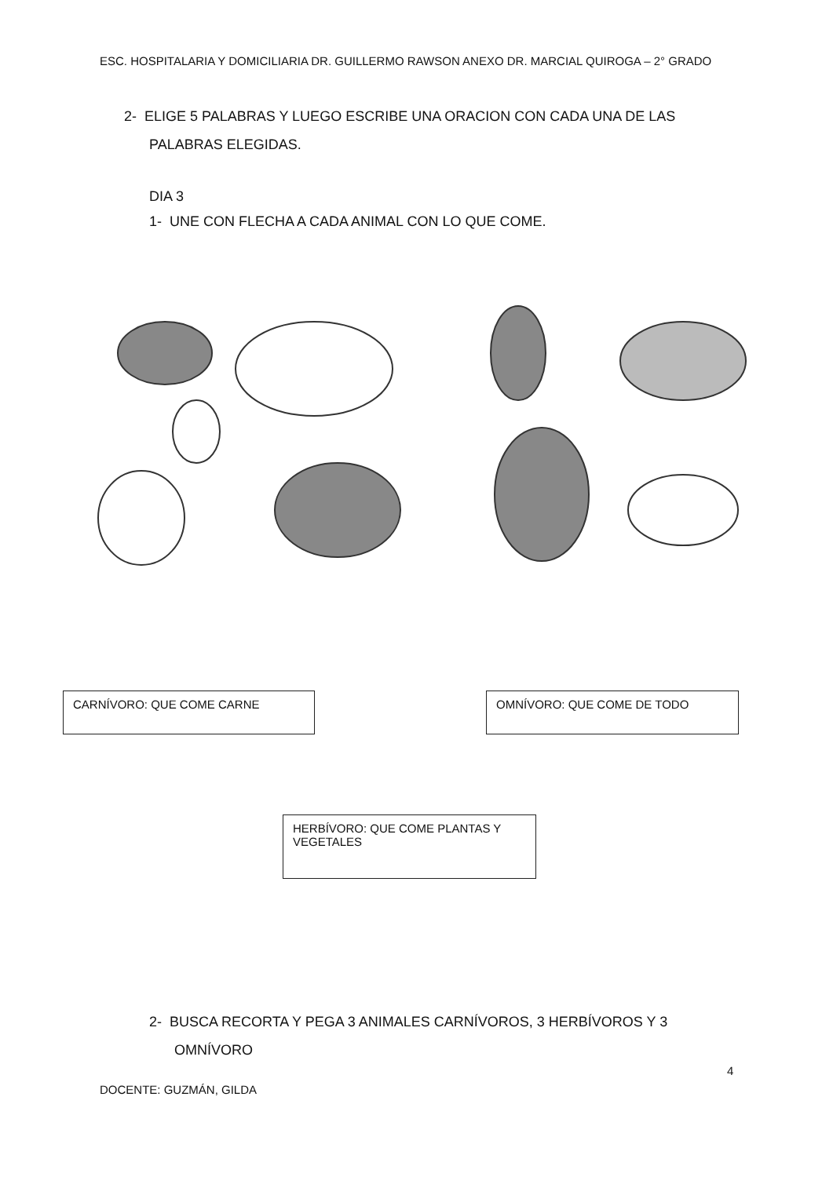ESC. HOSPITALARIA Y DOMICILIARIA DR. GUILLERMO RAWSON ANEXO DR. MARCIAL QUIROGA – 2° GRADO
2- ELIGE 5 PALABRAS Y LUEGO ESCRIBE UNA ORACION CON CADA UNA DE LAS
PALABRAS ELEGIDAS.
DIA 3
1- UNE CON FLECHA A CADA ANIMAL CON LO QUE COME.
CARNÍVORO: QUE COME CARNE OMNÍVORO: QUE COME DE TODO
HERBÍVORO: QUE COME PLANTAS Y VEGETALES
2- BUSCA RECORTA Y PEGA 3 ANIMALES CARNÍVOROS, 3 HERBÍVOROS Y 3
OMNÍVORO
4
DOCENTE: GUZMÁN, GILDA